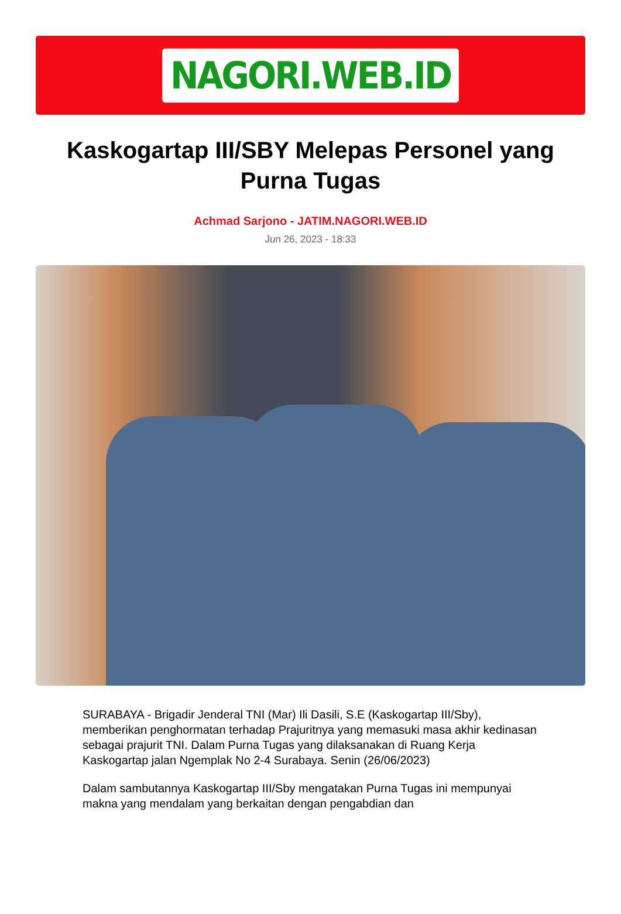NAGORI.WEB.ID
Kaskogartap III/SBY Melepas Personel yang Purna Tugas
Achmad Sarjono - JATIM.NAGORI.WEB.ID
Jun 26, 2023 - 18:33
SURABAYA - Brigadir Jenderal TNI (Mar) Ili Dasili, S.E (Kaskogartap III/Sby), memberikan penghormatan terhadap Prajuritnya yang memasuki masa akhir kedinasan sebagai prajurit TNI. Dalam Purna Tugas yang dilaksanakan di Ruang Kerja Kaskogartap jalan Ngemplak No 2-4 Surabaya. Senin (26/06/2023)
Dalam sambutannya Kaskogartap III/Sby mengatakan Purna Tugas ini mempunyai makna yang mendalam yang berkaitan dengan pengabdian dan